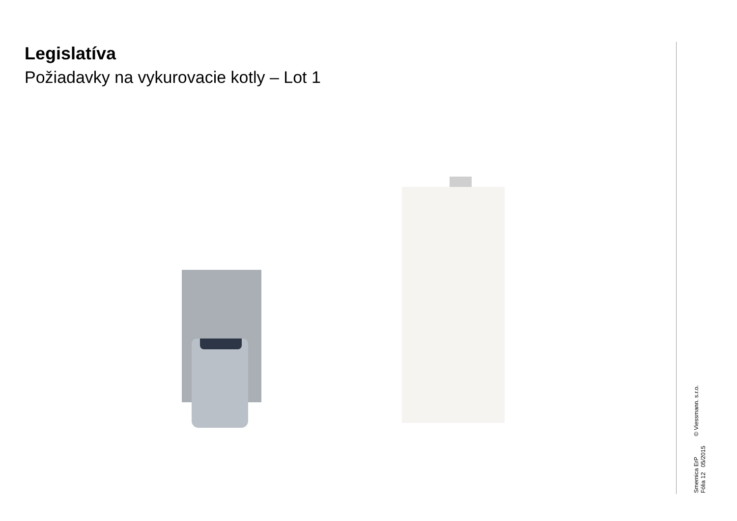Legislatíva
Požiadavky na vykurovacie kotly – Lot 1
Smernica ErP
Fólia 12 05/2015
© Viessmann. s.r.o.